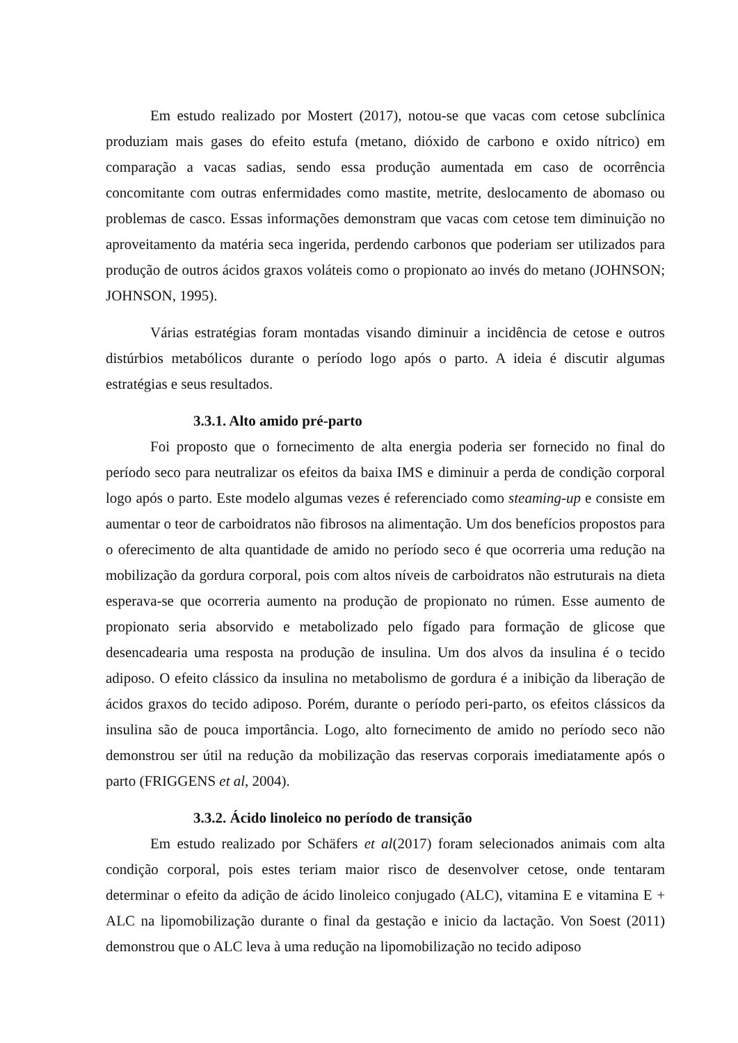Em estudo realizado por Mostert (2017), notou-se que vacas com cetose subclínica produziam mais gases do efeito estufa (metano, dióxido de carbono e oxido nítrico) em comparação a vacas sadias, sendo essa produção aumentada em caso de ocorrência concomitante com outras enfermidades como mastite, metrite, deslocamento de abomaso ou problemas de casco. Essas informações demonstram que vacas com cetose tem diminuição no aproveitamento da matéria seca ingerida, perdendo carbonos que poderiam ser utilizados para produção de outros ácidos graxos voláteis como o propionato ao invés do metano (JOHNSON; JOHNSON, 1995).
Várias estratégias foram montadas visando diminuir a incidência de cetose e outros distúrbios metabólicos durante o período logo após o parto. A ideia é discutir algumas estratégias e seus resultados.
3.3.1. Alto amido pré-parto
Foi proposto que o fornecimento de alta energia poderia ser fornecido no final do período seco para neutralizar os efeitos da baixa IMS e diminuir a perda de condição corporal logo após o parto. Este modelo algumas vezes é referenciado como steaming-up e consiste em aumentar o teor de carboidratos não fibrosos na alimentação. Um dos benefícios propostos para o oferecimento de alta quantidade de amido no período seco é que ocorreria uma redução na mobilização da gordura corporal, pois com altos níveis de carboidratos não estruturais na dieta esperava-se que ocorreria aumento na produção de propionato no rúmen. Esse aumento de propionato seria absorvido e metabolizado pelo fígado para formação de glicose que desencadearia uma resposta na produção de insulina. Um dos alvos da insulina é o tecido adiposo. O efeito clássico da insulina no metabolismo de gordura é a inibição da liberação de ácidos graxos do tecido adiposo. Porém, durante o período peri-parto, os efeitos clássicos da insulina são de pouca importância. Logo, alto fornecimento de amido no período seco não demonstrou ser útil na redução da mobilização das reservas corporais imediatamente após o parto (FRIGGENS et al, 2004).
3.3.2. Ácido linoleico no período de transição
Em estudo realizado por Schäfers et al(2017) foram selecionados animais com alta condição corporal, pois estes teriam maior risco de desenvolver cetose, onde tentaram determinar o efeito da adição de ácido linoleico conjugado (ALC), vitamina E e vitamina E + ALC na lipomobilização durante o final da gestação e inicio da lactação. Von Soest (2011) demonstrou que o ALC leva à uma redução na lipomobilização no tecido adiposo